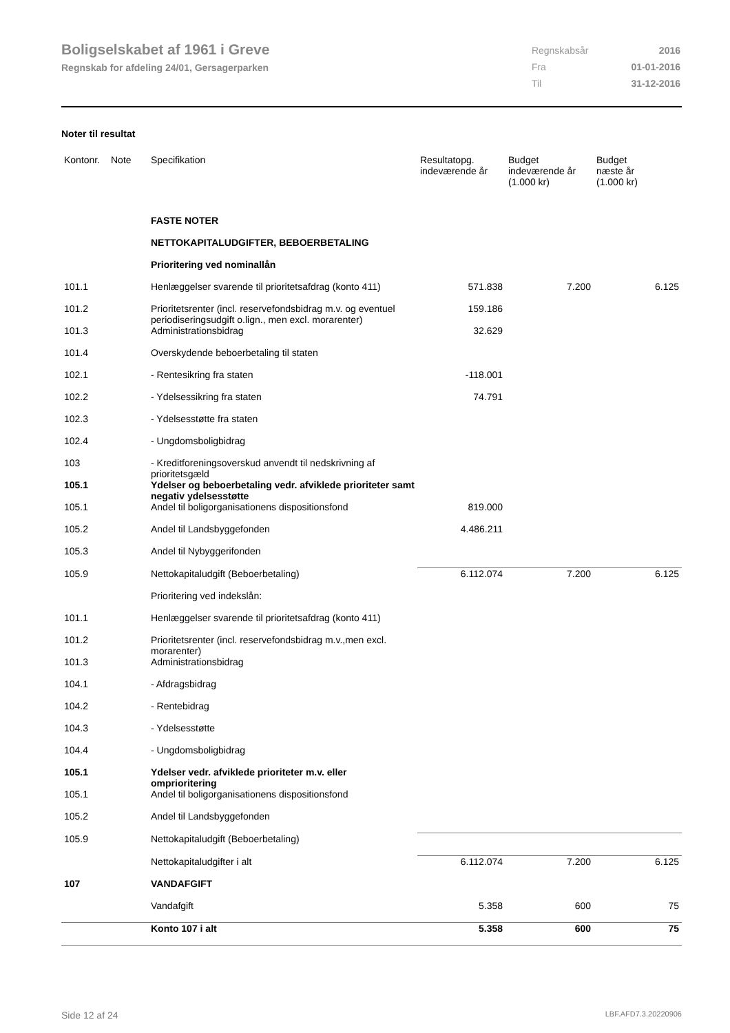Boligselskabet af 1961 i Greve
Regnskab for afdeling 24/01, Gersagerparken
| Regnskabsår | 2016 |
| Fra | 01-01-2016 |
| Til | 31-12-2016 |
Noter til resultat
| Kontonr. | Note | Specifikation | Resultatopg. indeværende år | Budget indeværende år (1.000 kr) | Budget næste år (1.000 kr) |
| --- | --- | --- | --- | --- | --- |
| | | FASTE NOTER | | | |
| | | NETTOKAPITALUDGIFTER, BEBOERBETALING | | | |
| | | Prioritering ved nominallån | | | |
| 101.1 | | Henlæggelser svarende til prioritetsafdrag (konto 411) | 571.838 | 7.200 | 6.125 |
| 101.2 | | Prioritetsrenter (incl. reservefondsbidrag m.v. og eventuel periodiseringsudgift o.lign., men excl. morarenter) | 159.186 | | |
| 101.3 | | Administrationsbidrag | 32.629 | | |
| 101.4 | | Overskydende beboerbetaling til staten | | | |
| 102.1 | | - Rentesikring fra staten | -118.001 | | |
| 102.2 | | - Ydelsessikring fra staten | 74.791 | | |
| 102.3 | | - Ydelsesstøtte fra staten | | | |
| 102.4 | | - Ungdomsboligbidrag | | | |
| 103 | | - Kreditforeningsoverskud anvendt til nedskrivning af prioritetsgæld | | | |
| 105.1 | | Ydelser og beboerbetaling vedr. afviklede prioriteter samt negativ ydelsesstøtte | | | |
| 105.1 | | Andel til boligorganisationens dispositionsfond | 819.000 | | |
| 105.2 | | Andel til Landsbyggefonden | 4.486.211 | | |
| 105.3 | | Andel til Nybyggerifonden | | | |
| 105.9 | | Nettokapitaludgift (Beboerbetaling) | 6.112.074 | 7.200 | 6.125 |
| | | Prioritering ved indekslån: | | | |
| 101.1 | | Henlæggelser svarende til prioritetsafdrag (konto 411) | | | |
| 101.2 | | Prioritetsrenter (incl. reservefondsbidrag m.v.,men excl. morarenter) | | | |
| 101.3 | | Administrationsbidrag | | | |
| 104.1 | | - Afdragsbidrag | | | |
| 104.2 | | - Rentebidrag | | | |
| 104.3 | | - Ydelsesstøtte | | | |
| 104.4 | | - Ungdomsboligbidrag | | | |
| 105.1 | | Ydelser vedr. afviklede prioriteter m.v. eller omprioritering | | | |
| 105.1 | | Andel til boligorganisationens dispositionsfond | | | |
| 105.2 | | Andel til Landsbyggefonden | | | |
| 105.9 | | Nettokapitaludgift (Beboerbetaling) | | | |
| | | Nettokapitaludgifter i alt | 6.112.074 | 7.200 | 6.125 |
| 107 | | VANDAFGIFT | | | |
| | | Vandafgift | 5.358 | 600 | 75 |
| | | Konto 107 i alt | 5.358 | 600 | 75 |
Side 12 af 24 LBF.AFD7.3.20220906